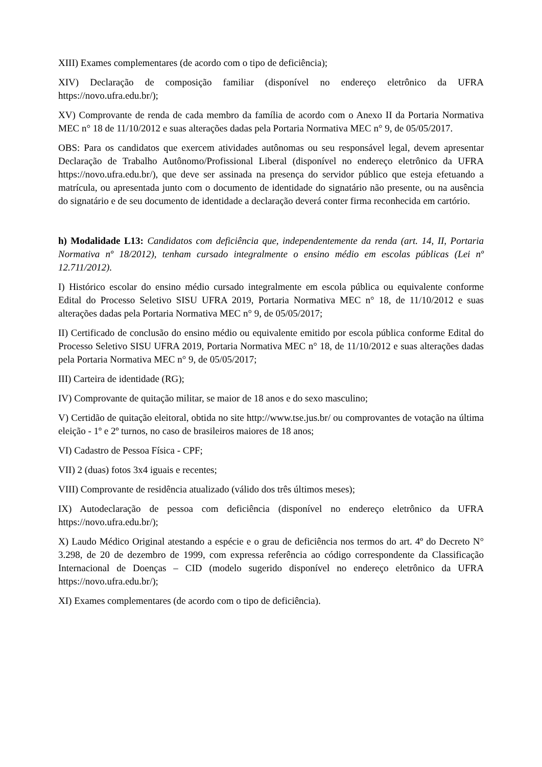XIII) Exames complementares (de acordo com o tipo de deficiência);
XIV) Declaração de composição familiar (disponível no endereço eletrônico da UFRA https://novo.ufra.edu.br/);
XV) Comprovante de renda de cada membro da família de acordo com o Anexo II da Portaria Normativa MEC n° 18 de 11/10/2012 e suas alterações dadas pela Portaria Normativa MEC n° 9, de 05/05/2017.
OBS: Para os candidatos que exercem atividades autônomas ou seu responsável legal, devem apresentar Declaração de Trabalho Autônomo/Profissional Liberal (disponível no endereço eletrônico da UFRA https://novo.ufra.edu.br/), que deve ser assinada na presença do servidor público que esteja efetuando a matrícula, ou apresentada junto com o documento de identidade do signatário não presente, ou na ausência do signatário e de seu documento de identidade a declaração deverá conter firma reconhecida em cartório.
h) Modalidade L13: Candidatos com deficiência que, independentemente da renda (art. 14, II, Portaria Normativa nº 18/2012), tenham cursado integralmente o ensino médio em escolas públicas (Lei nº 12.711/2012).
I) Histórico escolar do ensino médio cursado integralmente em escola pública ou equivalente conforme Edital do Processo Seletivo SISU UFRA 2019, Portaria Normativa MEC n° 18, de 11/10/2012 e suas alterações dadas pela Portaria Normativa MEC n° 9, de 05/05/2017;
II) Certificado de conclusão do ensino médio ou equivalente emitido por escola pública conforme Edital do Processo Seletivo SISU UFRA 2019, Portaria Normativa MEC n° 18, de 11/10/2012 e suas alterações dadas pela Portaria Normativa MEC n° 9, de 05/05/2017;
III) Carteira de identidade (RG);
IV) Comprovante de quitação militar, se maior de 18 anos e do sexo masculino;
V) Certidão de quitação eleitoral, obtida no site http://www.tse.jus.br/ ou comprovantes de votação na última eleição - 1º e 2º turnos, no caso de brasileiros maiores de 18 anos;
VI) Cadastro de Pessoa Física - CPF;
VII) 2 (duas) fotos 3x4 iguais e recentes;
VIII) Comprovante de residência atualizado (válido dos três últimos meses);
IX) Autodeclaração de pessoa com deficiência (disponível no endereço eletrônico da UFRA https://novo.ufra.edu.br/);
X) Laudo Médico Original atestando a espécie e o grau de deficiência nos termos do art. 4º do Decreto N° 3.298, de 20 de dezembro de 1999, com expressa referência ao código correspondente da Classificação Internacional de Doenças – CID (modelo sugerido disponível no endereço eletrônico da UFRA https://novo.ufra.edu.br/);
XI) Exames complementares (de acordo com o tipo de deficiência).